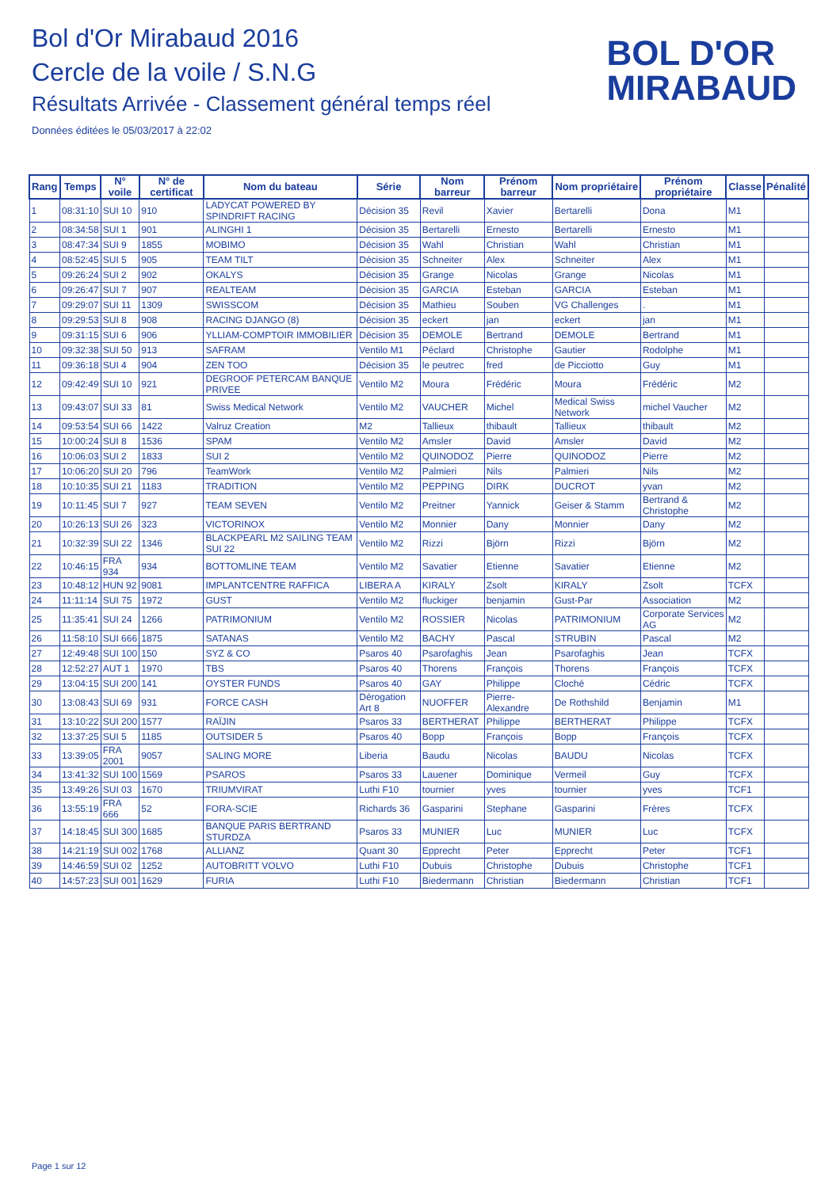Bol d'Or Mirabaud 2016
Cercle de la voile / S.N.G
Résultats Arrivée - Classement général temps réel
Données éditées le 05/03/2017 à 22:02
BOL D'OR
MIRABAUD
| Rang | Temps | N° voile | N° de certificat | Nom du bateau | Série | Nom barreur | Prénom barreur | Nom propriétaire | Prénom propriétaire | Classe | Pénalité |
| --- | --- | --- | --- | --- | --- | --- | --- | --- | --- | --- | --- |
| 1 | 08:31:10 | SUI 10 | 910 | LADYCAT POWERED BY SPINDRIFT RACING | Décision 35 | Revil | Xavier | Bertarelli | Dona | M1 | |
| 2 | 08:34:58 | SUI 1 | 901 | ALINGHI 1 | Décision 35 | Bertarelli | Ernesto | Bertarelli | Ernesto | M1 | |
| 3 | 08:47:34 | SUI 9 | 1855 | MOBIMO | Décision 35 | Wahl | Christian | Wahl | Christian | M1 | |
| 4 | 08:52:45 | SUI 5 | 905 | TEAM TILT | Décision 35 | Schneiter | Alex | Schneiter | Alex | M1 | |
| 5 | 09:26:24 | SUI 2 | 902 | OKALYS | Décision 35 | Grange | Nicolas | Grange | Nicolas | M1 | |
| 6 | 09:26:47 | SUI 7 | 907 | REALTEAM | Décision 35 | GARCIA | Esteban | GARCIA | Esteban | M1 | |
| 7 | 09:29:07 | SUI 11 | 1309 | SWISSCOM | Décision 35 | Mathieu | Souben | VG Challenges | . | M1 | |
| 8 | 09:29:53 | SUI 8 | 908 | RACING DJANGO (8) | Décision 35 | eckert | jan | eckert | jan | M1 | |
| 9 | 09:31:15 | SUI 6 | 906 | YLLIAM-COMPTOIR IMMOBILIER | Décision 35 | DEMOLE | Bertrand | DEMOLE | Bertrand | M1 | |
| 10 | 09:32:38 | SUI 50 | 913 | SAFRAM | Ventilo M1 | Péclard | Christophe | Gautier | Rodolphe | M1 | |
| 11 | 09:36:18 | SUI 4 | 904 | ZEN TOO | Décision 35 | le peutrec | fred | de Picciotto | Guy | M1 | |
| 12 | 09:42:49 | SUI 10 | 921 | DEGROOF PETERCAM BANQUE PRIVEE | Ventilo M2 | Moura | Frédéric | Moura | Frédéric | M2 | |
| 13 | 09:43:07 | SUI 33 | 81 | Swiss Medical Network | Ventilo M2 | VAUCHER | Michel | Medical Swiss Network | michel Vaucher | M2 | |
| 14 | 09:53:54 | SUI 66 | 1422 | Valruz Creation | M2 | Tallieux | thibault | Tallieux | thibault | M2 | |
| 15 | 10:00:24 | SUI 8 | 1536 | SPAM | Ventilo M2 | Amsler | David | Amsler | David | M2 | |
| 16 | 10:06:03 | SUI 2 | 1833 | SUI 2 | Ventilo M2 | QUINODOZ | Pierre | QUINODOZ | Pierre | M2 | |
| 17 | 10:06:20 | SUI 20 | 796 | TeamWork | Ventilo M2 | Palmieri | Nils | Palmieri | Nils | M2 | |
| 18 | 10:10:35 | SUI 21 | 1183 | TRADITION | Ventilo M2 | PEPPING | DIRK | DUCROT | yvan | M2 | |
| 19 | 10:11:45 | SUI 7 | 927 | TEAM SEVEN | Ventilo M2 | Preitner | Yannick | Geiser & Stamm | Bertrand & Christophe | M2 | |
| 20 | 10:26:13 | SUI 26 | 323 | VICTORINOX | Ventilo M2 | Monnier | Dany | Monnier | Dany | M2 | |
| 21 | 10:32:39 | SUI 22 | 1346 | BLACKPEARL M2 SAILING TEAM SUI 22 | Ventilo M2 | Rizzi | Björn | Rizzi | Björn | M2 | |
| 22 | 10:46:15 | FRA 934 | 934 | BOTTOMLINE TEAM | Ventilo M2 | Savatier | Etienne | Savatier | Etienne | M2 | |
| 23 | 10:48:12 | HUN 92 | 9081 | IMPLANTCENTRE RAFFICA | LIBERA A | KIRALY | Zsolt | KIRALY | Zsolt | TCFX | |
| 24 | 11:11:14 | SUI 75 | 1972 | GUST | Ventilo M2 | fluckiger | benjamin | Gust-Par | Association | M2 | |
| 25 | 11:35:41 | SUI 24 | 1266 | PATRIMONIUM | Ventilo M2 | ROSSIER | Nicolas | PATRIMONIUM | Corporate Services AG | M2 | |
| 26 | 11:58:10 | SUI 666 | 1875 | SATANAS | Ventilo M2 | BACHY | Pascal | STRUBIN | Pascal | M2 | |
| 27 | 12:49:48 | SUI 100 | 150 | SYZ & CO | Psaros 40 | Psarofaghis | Jean | Psarofaghis | Jean | TCFX | |
| 28 | 12:52:27 | AUT 1 | 1970 | TBS | Psaros 40 | Thorens | François | Thorens | François | TCFX | |
| 29 | 13:04:15 | SUI 200 | 141 | OYSTER FUNDS | Psaros 40 | GAY | Philippe | Cloché | Cédric | TCFX | |
| 30 | 13:08:43 | SUI 69 | 931 | FORCE CASH | Dérogation Art 8 | NUOFFER | Pierre-Alexandre | De Rothshild | Benjamin | M1 | |
| 31 | 13:10:22 | SUI 200 | 1577 | RAÏJIN | Psaros 33 | BERTHERAT | Philippe | BERTHERAT | Philippe | TCFX | |
| 32 | 13:37:25 | SUI 5 | 1185 | OUTSIDER 5 | Psaros 40 | Bopp | François | Bopp | François | TCFX | |
| 33 | 13:39:05 | FRA 2001 | 9057 | SALING MORE | Liberia | Baudu | Nicolas | BAUDU | Nicolas | TCFX | |
| 34 | 13:41:32 | SUI 100 | 1569 | PSAROS | Psaros 33 | Lauener | Dominique | Vermeil | Guy | TCFX | |
| 35 | 13:49:26 | SUI 03 | 1670 | TRIUMVIRAT | Luthi F10 | tournier | yves | tournier | yves | TCF1 | |
| 36 | 13:55:19 | FRA 666 | 52 | FORA-SCIE | Richards 36 | Gasparini | Stephane | Gasparini | Frères | TCFX | |
| 37 | 14:18:45 | SUI 300 | 1685 | BANQUE PARIS BERTRAND STURDZA | Psaros 33 | MUNIER | Luc | MUNIER | Luc | TCFX | |
| 38 | 14:21:19 | SUI 002 | 1768 | ALLIANZ | Quant 30 | Epprecht | Peter | Epprecht | Peter | TCF1 | |
| 39 | 14:46:59 | SUI 02 | 1252 | AUTOBRITT VOLVO | Luthi F10 | Dubuis | Christophe | Dubuis | Christophe | TCF1 | |
| 40 | 14:57:23 | SUI 001 | 1629 | FURIA | Luthi F10 | Biedermann | Christian | Biedermann | Christian | TCF1 | |
Page 1 sur 12